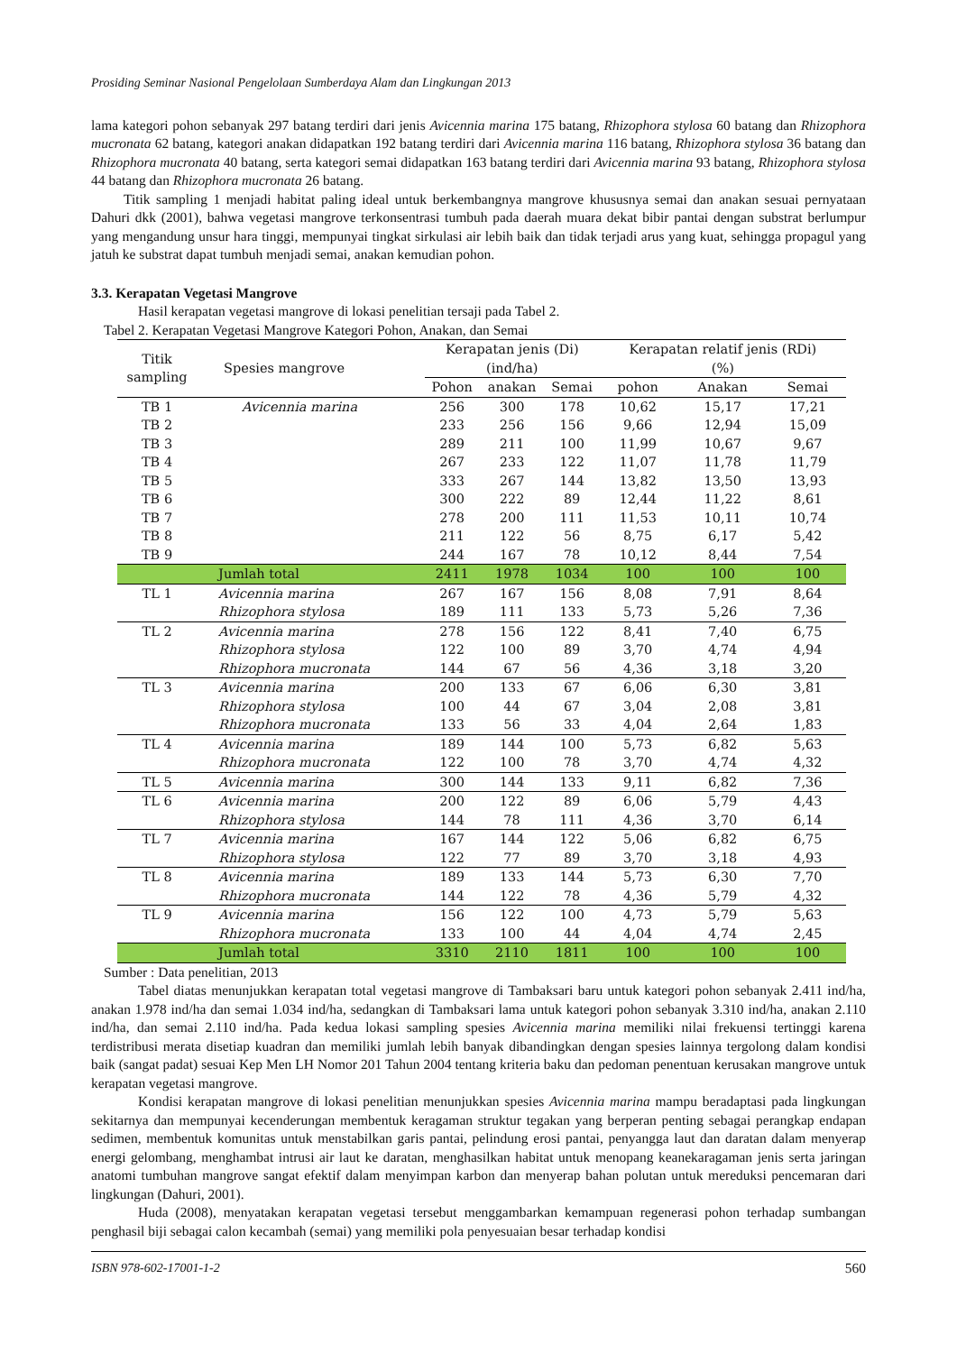Prosiding Seminar Nasional Pengelolaan Sumberdaya Alam dan Lingkungan 2013
lama kategori pohon sebanyak 297 batang terdiri dari jenis Avicennia marina 175 batang, Rhizophora stylosa 60 batang dan Rhizophora mucronata 62 batang, kategori anakan didapatkan 192 batang terdiri dari Avicennia marina 116 batang, Rhizophora stylosa 36 batang dan Rhizophora mucronata 40 batang, serta kategori semai didapatkan 163 batang terdiri dari Avicennia marina 93 batang, Rhizophora stylosa 44 batang dan Rhizophora mucronata 26 batang.
Titik sampling 1 menjadi habitat paling ideal untuk berkembangnya mangrove khususnya semai dan anakan sesuai pernyataan Dahuri dkk (2001), bahwa vegetasi mangrove terkonsentrasi tumbuh pada daerah muara dekat bibir pantai dengan substrat berlumpur yang mengandung unsur hara tinggi, mempunyai tingkat sirkulasi air lebih baik dan tidak terjadi arus yang kuat, sehingga propagul yang jatuh ke substrat dapat tumbuh menjadi semai, anakan kemudian pohon.
3.3. Kerapatan Vegetasi Mangrove
Hasil kerapatan vegetasi mangrove di lokasi penelitian tersaji pada Tabel 2.
Tabel 2. Kerapatan Vegetasi Mangrove Kategori Pohon, Anakan, dan Semai
| Titik sampling | Spesies mangrove | Kerapatan jenis (Di) (ind/ha) | | | Kerapatan relatif jenis (RDi) (%) | | |
| --- | --- | --- | --- | --- | --- | --- | --- |
| | | Pohon | anakan | Semai | pohon | Anakan | Semai |
| TB 1 | Avicennia marina | 256 | 300 | 178 | 10,62 | 15,17 | 17,21 |
| TB 2 | | 233 | 256 | 156 | 9,66 | 12,94 | 15,09 |
| TB 3 | | 289 | 211 | 100 | 11,99 | 10,67 | 9,67 |
| TB 4 | | 267 | 233 | 122 | 11,07 | 11,78 | 11,79 |
| TB 5 | | 333 | 267 | 144 | 13,82 | 13,50 | 13,93 |
| TB 6 | | 300 | 222 | 89 | 12,44 | 11,22 | 8,61 |
| TB 7 | | 278 | 200 | 111 | 11,53 | 10,11 | 10,74 |
| TB 8 | | 211 | 122 | 56 | 8,75 | 6,17 | 5,42 |
| TB 9 | | 244 | 167 | 78 | 10,12 | 8,44 | 7,54 |
| | Jumlah total | 2411 | 1978 | 1034 | 100 | 100 | 100 |
| TL 1 | Avicennia marina | 267 | 167 | 156 | 8,08 | 7,91 | 8,64 |
| | Rhizophora stylosa | 189 | 111 | 133 | 5,73 | 5,26 | 7,36 |
| TL 2 | Avicennia marina | 278 | 156 | 122 | 8,41 | 7,40 | 6,75 |
| | Rhizophora stylosa | 122 | 100 | 89 | 3,70 | 4,74 | 4,94 |
| | Rhizophora mucronata | 144 | 67 | 56 | 4,36 | 3,18 | 3,20 |
| TL 3 | Avicennia marina | 200 | 133 | 67 | 6,06 | 6,30 | 3,81 |
| | Rhizophora stylosa | 100 | 44 | 67 | 3,04 | 2,08 | 3,81 |
| | Rhizophora mucronata | 133 | 56 | 33 | 4,04 | 2,64 | 1,83 |
| TL 4 | Avicennia marina | 189 | 144 | 100 | 5,73 | 6,82 | 5,63 |
| | Rhizophora mucronata | 122 | 100 | 78 | 3,70 | 4,74 | 4,32 |
| TL 5 | Avicennia marina | 300 | 144 | 133 | 9,11 | 6,82 | 7,36 |
| TL 6 | Avicennia marina | 200 | 122 | 89 | 6,06 | 5,79 | 4,43 |
| | Rhizophora stylosa | 144 | 78 | 111 | 4,36 | 3,70 | 6,14 |
| TL 7 | Avicennia marina | 167 | 144 | 122 | 5,06 | 6,82 | 6,75 |
| | Rhizophora stylosa | 122 | 77 | 89 | 3,70 | 3,18 | 4,93 |
| TL 8 | Avicennia marina | 189 | 133 | 144 | 5,73 | 6,30 | 7,70 |
| | Rhizophora mucronata | 144 | 122 | 78 | 4,36 | 5,79 | 4,32 |
| TL 9 | Avicennia marina | 156 | 122 | 100 | 4,73 | 5,79 | 5,63 |
| | Rhizophora mucronata | 133 | 100 | 44 | 4,04 | 4,74 | 2,45 |
| | Jumlah total | 3310 | 2110 | 1811 | 100 | 100 | 100 |
Sumber : Data penelitian, 2013
Tabel diatas menunjukkan kerapatan total vegetasi mangrove di Tambaksari baru untuk kategori pohon sebanyak 2.411 ind/ha, anakan 1.978 ind/ha dan semai 1.034 ind/ha, sedangkan di Tambaksari lama untuk kategori pohon sebanyak 3.310 ind/ha, anakan 2.110 ind/ha, dan semai 2.110 ind/ha. Pada kedua lokasi sampling spesies Avicennia marina memiliki nilai frekuensi tertinggi karena terdistribusi merata disetiap kuadran dan memiliki jumlah lebih banyak dibandingkan dengan spesies lainnya tergolong dalam kondisi baik (sangat padat) sesuai Kep Men LH Nomor 201 Tahun 2004 tentang kriteria baku dan pedoman penentuan kerusakan mangrove untuk kerapatan vegetasi mangrove.
Kondisi kerapatan mangrove di lokasi penelitian menunjukkan spesies Avicennia marina mampu beradaptasi pada lingkungan sekitarnya dan mempunyai kecenderungan membentuk keragaman struktur tegakan yang berperan penting sebagai perangkap endapan sedimen, membentuk komunitas untuk menstabilkan garis pantai, pelindung erosi pantai, penyangga laut dan daratan dalam menyerap energi gelombang, menghambat intrusi air laut ke daratan, menghasilkan habitat untuk menopang keanekaragaman jenis serta jaringan anatomi tumbuhan mangrove sangat efektif dalam menyimpan karbon dan menyerap bahan polutan untuk mereduksi pencemaran dari lingkungan (Dahuri, 2001).
Huda (2008), menyatakan kerapatan vegetasi tersebut menggambarkan kemampuan regenerasi pohon terhadap sumbangan penghasil biji sebagai calon kecambah (semai) yang memiliki pola penyesuaian besar terhadap kondisi
ISBN 978-602-17001-1-2 560